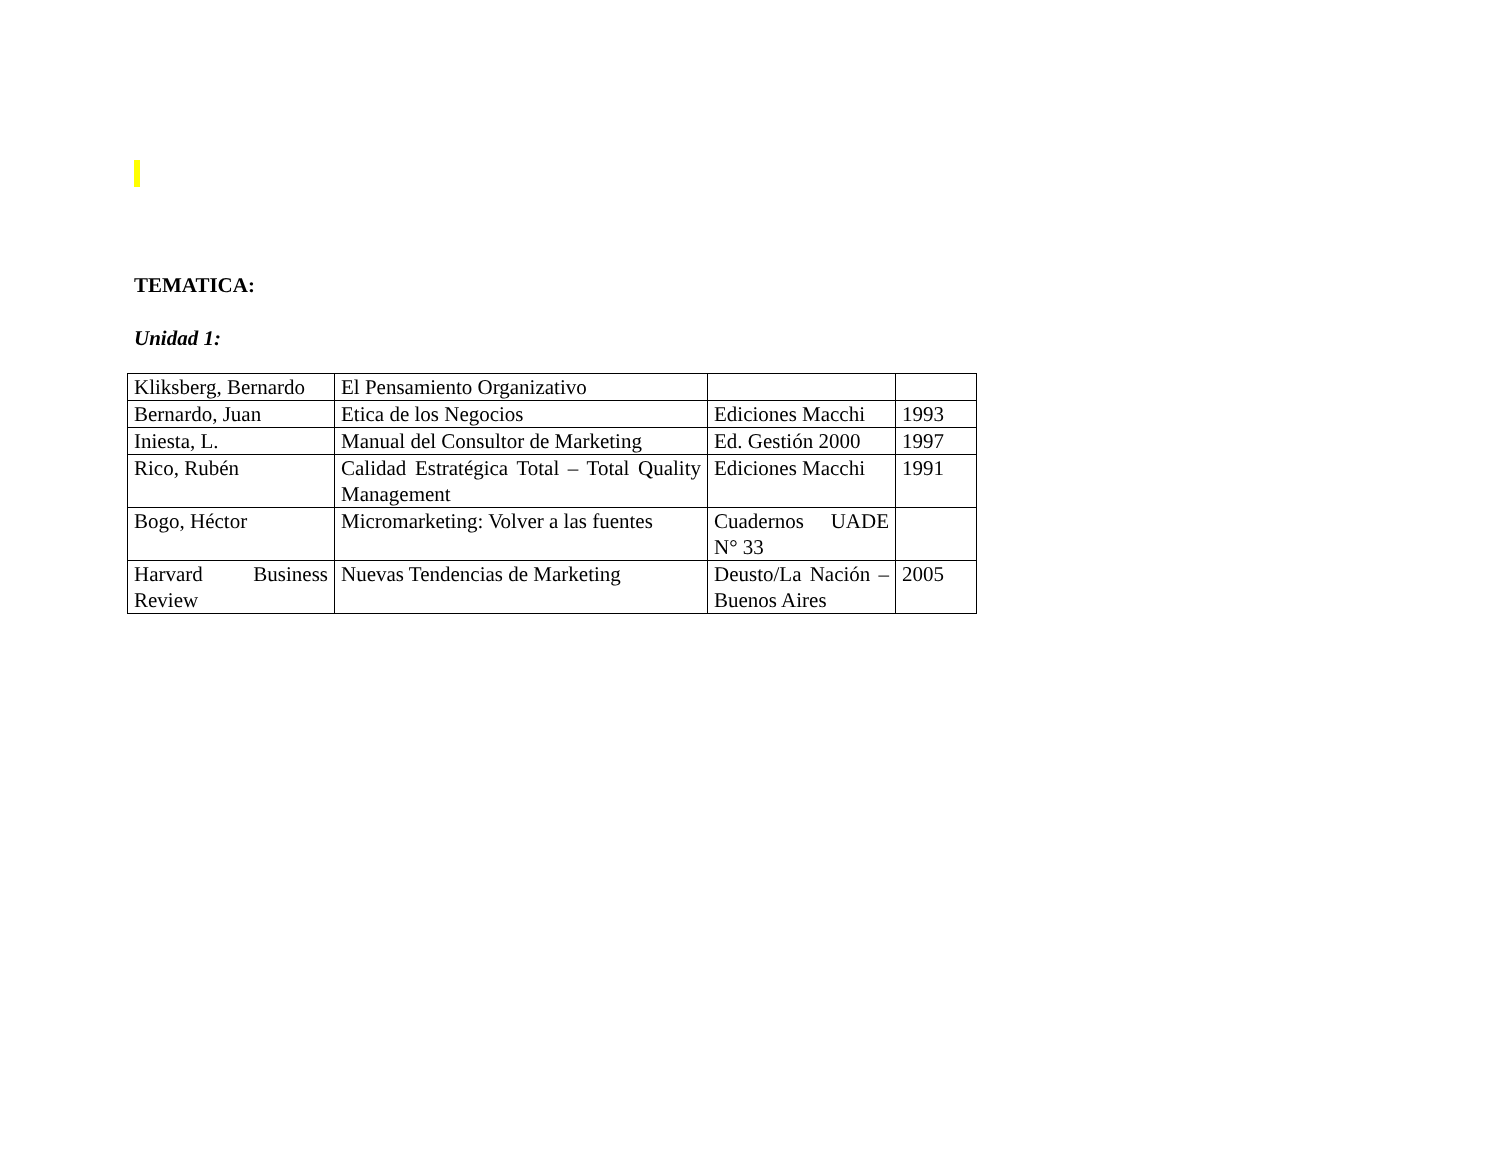TEMATICA:
Unidad 1:
| Kliksberg, Bernardo | El Pensamiento Organizativo | | |
| Bernardo, Juan | Etica de los Negocios | Ediciones Macchi | 1993 |
| Iniesta, L. | Manual del Consultor de Marketing | Ed. Gestión 2000 | 1997 |
| Rico, Rubén | Calidad Estratégica Total – Total Quality Management | Ediciones Macchi | 1991 |
| Bogo, Héctor | Micromarketing: Volver a las fuentes | Cuadernos UADE N° 33 | |
| Harvard Business Review | Nuevas Tendencias de Marketing | Deusto/La Nación – Buenos Aires | 2005 |